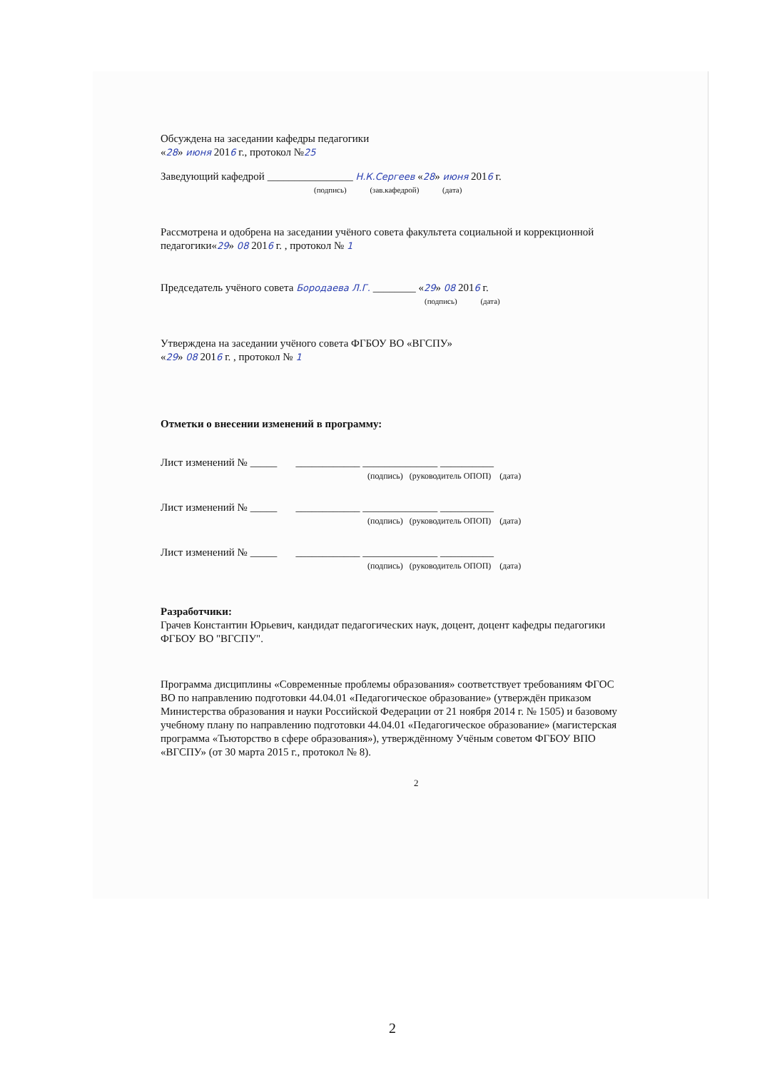Обсуждена на заседании кафедры педагогики
«28» июня 2016 г., протокол №25
Заведующий кафедрой ________________ Н.К.Сергеев «28» июня 2016 г.
(подпись) (зав.кафедрой) (дата)
Рассмотрена и одобрена на заседании учёного совета факультета социальной и коррекционной педагогики«29» 08 2016 г. , протокол № 1
Председатель учёного совета Бородаева Л.Г. ________ «29» 08 2016 г.
(подпись) (дата)
Утверждена на заседании учёного совета ФГБОУ ВО «ВГСПУ»
«29» 08 2016 г. , протокол № 1
Отметки о внесении изменений в программу:
Лист изменений № _____ ____________ ______________ __________
(подпись) (руководитель ОПОП) (дата)
Лист изменений № _____ ____________ ______________ __________
(подпись) (руководитель ОПОП) (дата)
Лист изменений № _____ ____________ ______________ __________
(подпись) (руководитель ОПОП) (дата)
Разработчики:
Грачев Константин Юрьевич, кандидат педагогических наук, доцент, доцент кафедры педагогики ФГБОУ ВО "ВГСПУ".
Программа дисциплины «Современные проблемы образования» соответствует требованиям ФГОС ВО по направлению подготовки 44.04.01 «Педагогическое образование» (утверждён приказом Министерства образования и науки Российской Федерации от 21 ноября 2014 г. № 1505) и базовому учебному плану по направлению подготовки 44.04.01 «Педагогическое образование» (магистерская программа «Тьюторство в сфере образования»), утверждённому Учёным советом ФГБОУ ВПО «ВГСПУ» (от 30 марта 2015 г., протокол № 8).
2
2